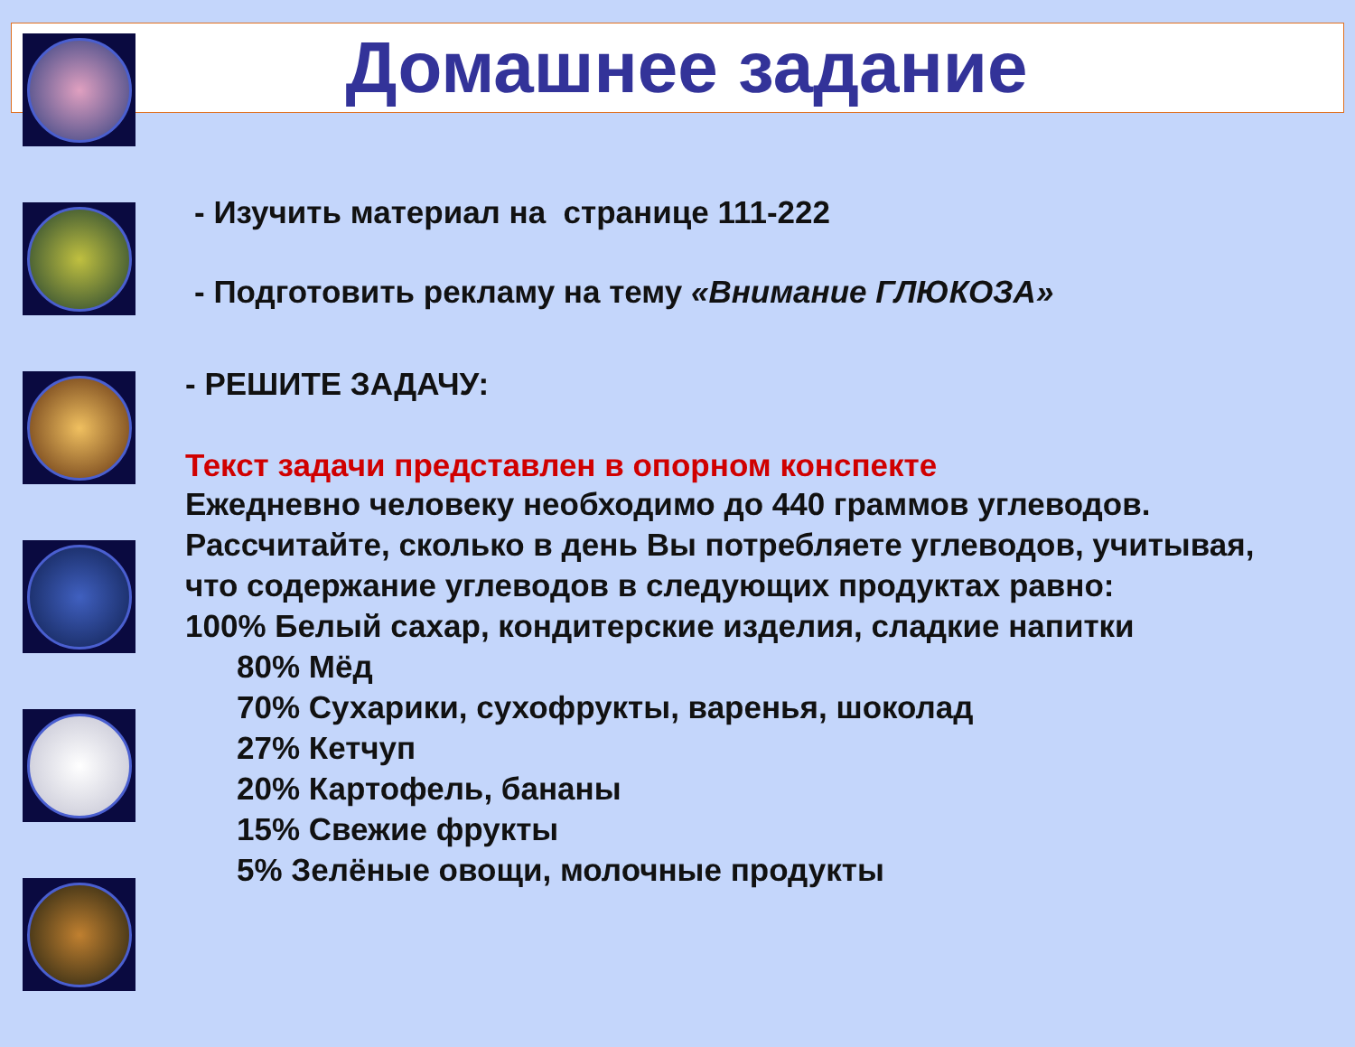Домашнее задание
- Изучить материал на странице 111-222
- Подготовить рекламу на тему «Внимание ГЛЮКОЗА»
- РЕШИТЕ ЗАДАЧУ:
Текст задачи представлен в опорном конспекте
Ежедневно человеку необходимо до 440 граммов углеводов. Рассчитайте, сколько в день Вы потребляете углеводов, учитывая,
что содержание углеводов в следующих продуктах равно:
100% Белый сахар, кондитерские изделия, сладкие напитки
80% Мёд
70% Сухарики, сухофрукты, варенья, шоколад
27% Кетчуп
20% Картофель, бананы
15% Свежие фрукты
5% Зелёные овощи, молочные продукты